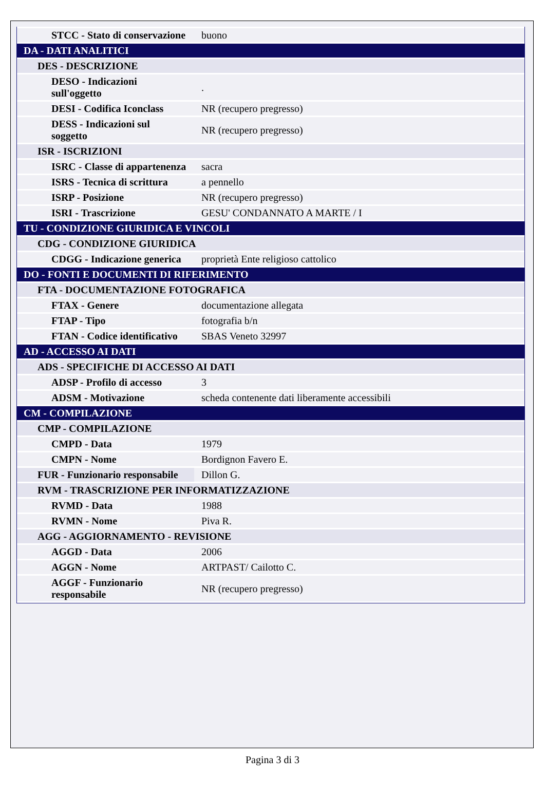| STCC - Stato di conservazione | buono |
| DA - DATI ANALITICI | |
| DES - DESCRIZIONE | |
| DESO - Indicazioni sull'oggetto | . |
| DESI - Codifica Iconclass | NR (recupero pregresso) |
| DESS - Indicazioni sul soggetto | NR (recupero pregresso) |
| ISR - ISCRIZIONI | |
| ISRC - Classe di appartenenza | sacra |
| ISRS - Tecnica di scrittura | a pennello |
| ISRP - Posizione | NR (recupero pregresso) |
| ISRI - Trascrizione | GESU' CONDANNATO A MARTE / I |
| TU - CONDIZIONE GIURIDICA E VINCOLI | |
| CDG - CONDIZIONE GIURIDICA | |
| CDGG - Indicazione generica | proprietà Ente religioso cattolico |
| DO - FONTI E DOCUMENTI DI RIFERIMENTO | |
| FTA - DOCUMENTAZIONE FOTOGRAFICA | |
| FTAX - Genere | documentazione allegata |
| FTAP - Tipo | fotografia b/n |
| FTAN - Codice identificativo | SBAS Veneto 32997 |
| AD - ACCESSO AI DATI | |
| ADS - SPECIFICHE DI ACCESSO AI DATI | |
| ADSP - Profilo di accesso | 3 |
| ADSM - Motivazione | scheda contenente dati liberamente accessibili |
| CM - COMPILAZIONE | |
| CMP - COMPILAZIONE | |
| CMPD - Data | 1979 |
| CMPN - Nome | Bordignon Favero E. |
| FUR - Funzionario responsabile | Dillon G. |
| RVM - TRASCRIZIONE PER INFORMATIZZAZIONE | |
| RVMD - Data | 1988 |
| RVMN - Nome | Piva R. |
| AGG - AGGIORNAMENTO - REVISIONE | |
| AGGD - Data | 2006 |
| AGGN - Nome | ARTPAST/ Cailotto C. |
| AGGF - Funzionario responsabile | NR (recupero pregresso) |
Pagina 3 di 3